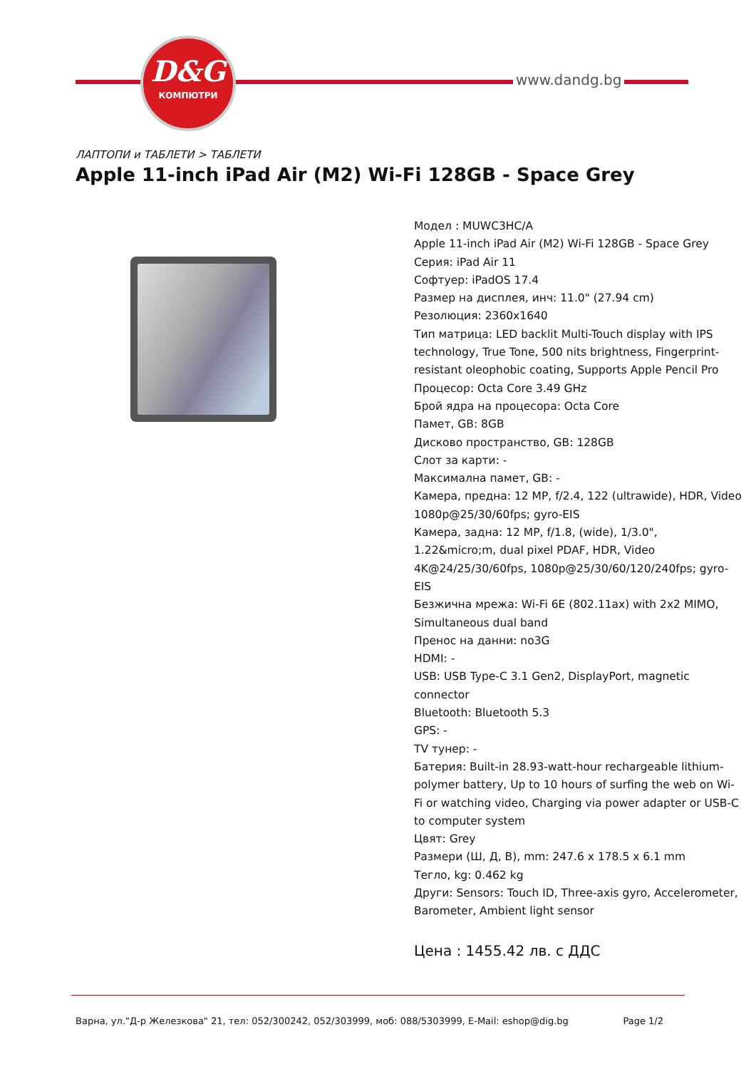D&G
КОМПЮТРИ
www.dandg.bg
ЛАПТОПИ и ТАБЛЕТИ > ТАБЛЕТИ
Apple 11-inch iPad Air (M2) Wi-Fi 128GB - Space Grey
Модел : MUWC3HC/A
Apple 11-inch iPad Air (M2) Wi-Fi 128GB - Space Grey
Серия: iPad Air 11
Софтуер: iPadOS 17.4
Размер на дисплея, инч: 11.0" (27.94 cm)
Резолюция: 2360x1640
Тип матрица: LED backlit Multi-Touch display with IPS technology, True Tone, 500 nits brightness, Fingerprint-resistant oleophobic coating, Supports Apple Pencil Pro
Процесор: Octa Core 3.49 GHz
Брой ядра на процесора: Octa Core
Памет, GB: 8GB
Дисково пространство, GB: 128GB
Слот за карти: -
Максимална памет, GB: -
Камера, предна: 12 MP, f/2.4, 122 (ultrawide), HDR, Video 1080p@25/30/60fps; gyro-EIS
Камера, задна: 12 MP, f/1.8, (wide), 1/3.0", 1.22&micro;m, dual pixel PDAF, HDR, Video 4K@24/25/30/60fps, 1080p@25/30/60/120/240fps; gyro-EIS
Безжична мрежа: Wi-Fi 6E (802.11ax) with 2x2 MIMO, Simultaneous dual band
Пренос на данни: no3G
HDMI: -
USB: USB Type-C 3.1 Gen2, DisplayPort, magnetic connector
Bluetooth: Bluetooth 5.3
GPS: -
TV тунер: -
Батерия: Built-in 28.93-watt-hour rechargeable lithium-polymer battery, Up to 10 hours of surfing the web on Wi-Fi or watching video, Charging via power adapter or USB-C to computer system
Цвят: Grey
Размери (Ш, Д, В), mm: 247.6 x 178.5 x 6.1 mm
Тегло, kg: 0.462 kg
Други: Sensors: Touch ID, Three-axis gyro, Accelerometer, Barometer, Ambient light sensor
Цена : 1455.42 лв. с ДДС
Варна, ул."Д-р Железкова" 21, тел: 052/300242, 052/303999, моб: 088/5303999, E-Mail: eshop@dig.bg Page 1/2